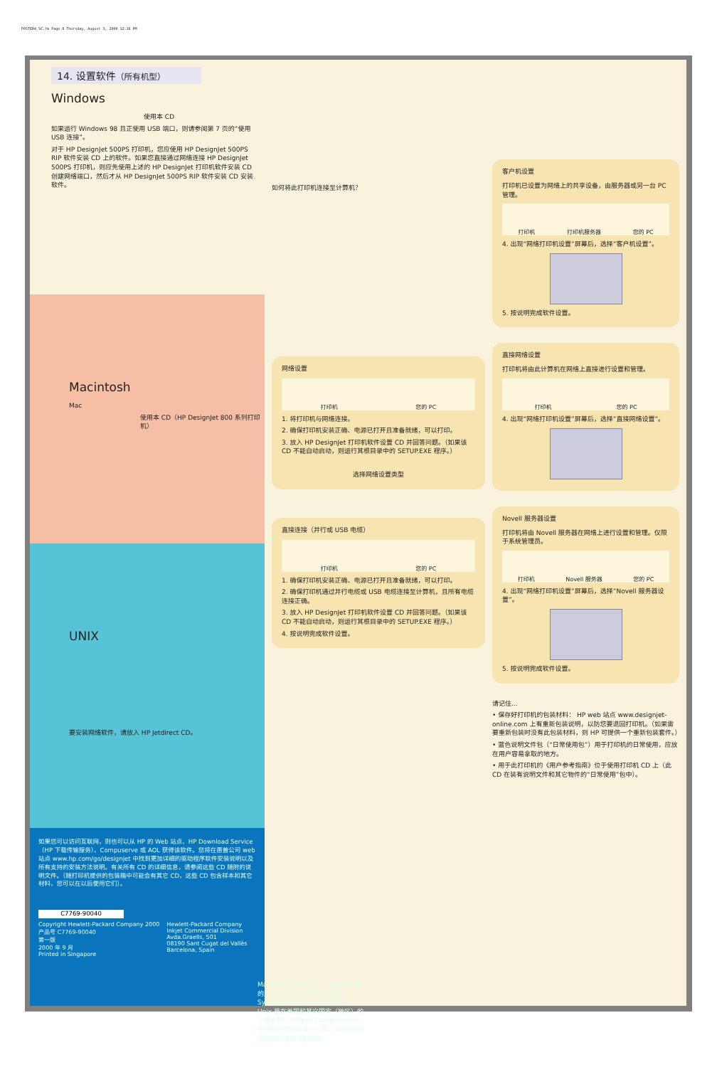POSTER4_SC.fm Page 8 Thursday, August 3, 2000 12:16 PM
14. 设置软件（所有机型）
Windows
使用本 CD
如果运行 Windows 98 且正使用 USB 端口，则请参阅第 7 页的“使用 USB 连接”。
对于 HP DesignJet 500PS 打印机，您应使用 HP DesignJet 500PS RIP 软件安装 CD 上的软件。如果您直接通过网络连接 HP DesignJet 500PS 打印机，则应先使用上述的 HP DesignJet 打印机软件安装 CD 创建网络端口，然后才从 HP DesignJet 500PS RIP 软件安装 CD 安装软件。
Macintosh
Mac
使用本 CD（HP DesignJet 800 系列打印机）
UNIX
要安装网络软件，请放入 HP Jetdirect CD。
如果您可以访问互联网，则也可以从 HP 的 Web 站点、HP Download Service（HP 下载传输服务）、Compuserve 或 AOL 获得该软件。您将在惠普公司 web 站点 www.hp.com/go/designjet 中找到更加详细的驱动程序软件安装说明以及所有支持的安装方法说明。有关所有 CD 的详细信息，请参阅这些 CD 随附的说明文件。（随打印机提供的包装箱中可能会有其它 CD，这些 CD 包含样本和其它材料，您可以在以后使用它们）。
C7769-90040
Copyright Hewlett-Packard Company 2000
产品号 C7769-90040
第一版
2000 年 9 月
Printed in Singapore
Hewlett-Packard Company
Inkjet Commercial Division
Avda.Graells, 501
08190 Sant Cugat del Vallès
Barcelona, Spain
如何将此打印机连接至计算机？
网络设置
打印机 您的 PC
1. 将打印机与网络连接。
2. 确保打印机安装正确、电源已打开且准备就绪，可以打印。
3. 放入 HP DesignJet 打印机软件设置 CD 并回答问题。（如果该 CD 不能自动启动，则运行其根目录中的 SETUP.EXE 程序。）
选择网络设置类型
直接连接（并行或 USB 电缆）
打印机 您的 PC
1. 确保打印机安装正确、电源已打开且准备就绪，可以打印。
2. 确保打印机通过并行电缆或 USB 电缆连接至计算机，且所有电缆连接正确。
3. 放入 HP DesignJet 打印机软件设置 CD 并回答问题。（如果该 CD 不能自动启动，则运行其根目录中的 SETUP.EXE 程序。）
4. 按说明完成软件设置。
客户机设置
打印机已设置为网络上的共享设备，由服务器或另一台 PC 管理。
打印机 打印机服务器 您的 PC
4. 出现“网络打印机设置”屏幕后，选择“客户机设置”。
5. 按说明完成软件设置。
直接网络设置
打印机将由此计算机在网络上直接进行设置和管理。
打印机 您的 PC
4. 出现“网络打印机设置”屏幕后，选择“直接网络设置”。
Novell 服务器设置
打印机将由 Novell 服务器在网络上进行设置和管理。仅限于系统管理员。
打印机 Novell 服务器 您的 PC
4. 出现“网络打印机设置”屏幕后，选择“Novell 服务器设置”。
5. 按说明完成软件设置。
请记住...
• 保存好打印机的包装材料： HP web 站点 www.designjet-online.com 上有重新包装说明，以防您要退回打印机。（如果需要重新包装时没有此包装材料，则 HP 可提供一个重新包装套件。）
• 蓝色说明文件包（“日常使用包”）用于打印机的日常使用，应放在用户容易拿取的地方。
• 用于此打印机的《用户参考指南》位于使用打印机 CD 上（此 CD 在装有说明文件和其它物件的“日常使用”包中）。
Macintosh 是 Apple Computer Inc 的产品。PostScript 是 Adobe Systems Incorporated 的商标。Unix 是在美国和其它国家（地区）的注册商标，X/Open Company Ltd. 是得到许可证的唯一公司。Windows 是微软公司的注册商标。